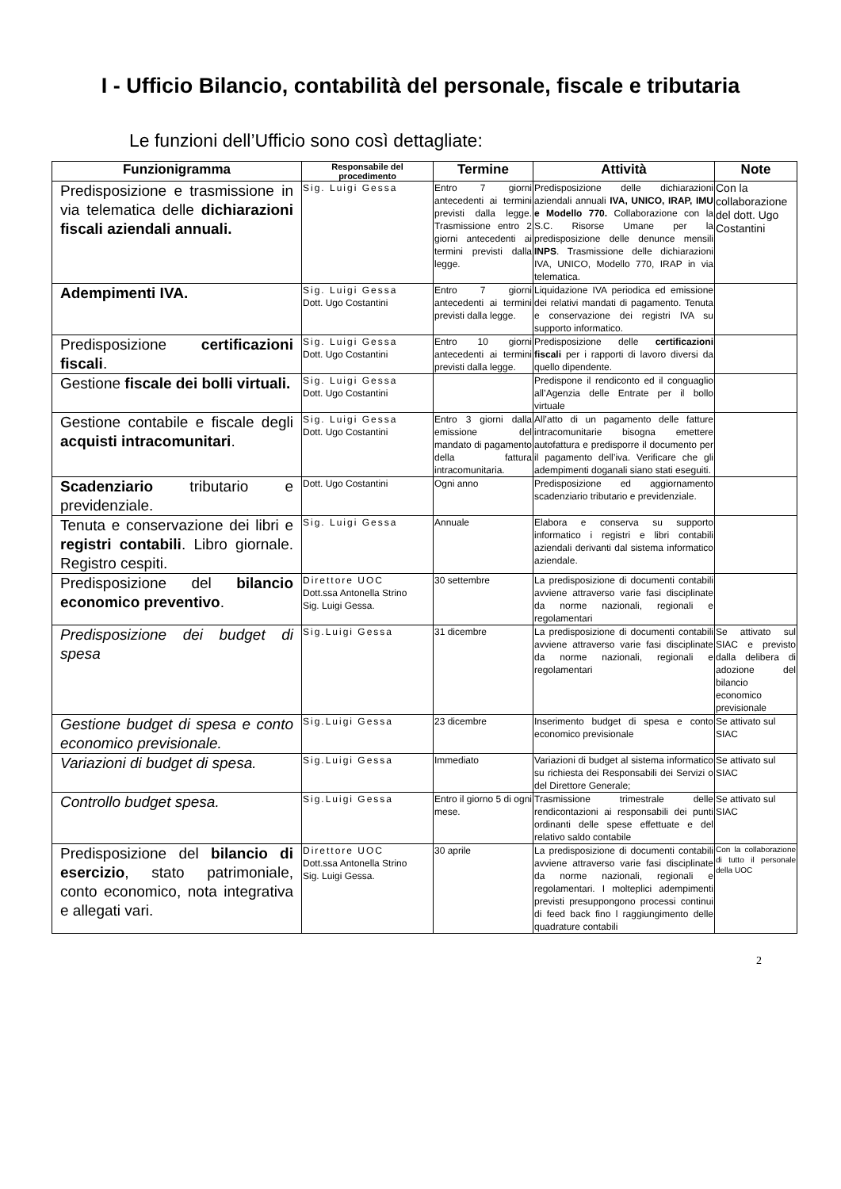I - Ufficio Bilancio, contabilità del personale, fiscale e tributaria
Le funzioni dell’Ufficio sono così dettagliate:
| Funzionigramma | Responsabile del procedimento | Termine | Attività | Note |
| --- | --- | --- | --- | --- |
| Predisposizione e trasmissione in via telematica delle dichiarazioni fiscali aziendali annuali. | Sig. Luigi Gessa | Entro 7 giorni antecedenti ai termini previsti dalla legge. Trasmissione entro 2 giorni antecedenti ai termini previsti dalla legge. | Predisposizione delle dichiarazioni aziendali annuali IVA, UNICO, IRAP, IMU e Modello 770. Collaborazione con la S.C. Risorse Umane per la predisposizione delle denunce mensili INPS . Trasmissione delle dichiarazioni IVA, UNICO, Modello 770, IRAP in via telematica. | Con la collaborazione del dott. Ugo Costantini |
| Adempimenti IVA. | Sig. Luigi Gessa Dott. Ugo Costantini | Entro 7 giorni antecedenti ai termini previsti dalla legge. | Liquidazione IVA periodica ed emissione dei relativi mandati di pagamento. Tenuta e conservazione dei registri IVA su supporto informatico. | |
| Predisposizione certificazioni fiscali . | Sig. Luigi Gessa Dott. Ugo Costantini | Entro 10 giorni antecedenti ai termini previsti dalla legge. | Predisposizione delle certificazioni fiscali per i rapporti di lavoro diversi da quello dipendente. | |
| Gestione fiscale dei bolli virtuali. | Sig. Luigi Gessa Dott. Ugo Costantini | | Predispone il rendiconto ed il conguaglio all’Agenzia delle Entrate per il bollo virtuale | |
| Gestione contabile e fiscale degli acquisti intracomunitari . | Sig. Luigi Gessa Dott. Ugo Costantini | Entro 3 giorni dalla emissione del mandato di pagamento della fattura intracomunitaria. | All’atto di un pagamento delle fatture intracomunitarie bisogna emettere autofattura e predisporre il documento per il pagamento dell’iva. Verificare che gli adempimenti doganali siano stati eseguiti. | |
| Scadenziario tributario e previdenziale. | Dott. Ugo Costantini | Ogni anno | Predisposizione ed aggiornamento scadenziario tributario e previdenziale. | |
| Tenuta e conservazione dei libri e registri contabili . Libro giornale. Registro cespiti. | Sig. Luigi Gessa | Annuale | Elabora e conserva su supporto informatico i registri e libri contabili aziendali derivanti dal sistema informatico aziendale. | |
| Predisposizione del bilancio economico preventivo . | Direttore UOC Dott.ssa Antonella Strino Sig. Luigi Gessa. | 30 settembre | La predisposizione di documenti contabili avviene attraverso varie fasi disciplinate da norme nazionali, regionali e regolamentari | |
| Predisposizione dei budget di spesa | Sig.Luigi Gessa | 31 dicembre | La predisposizione di documenti contabili avviene attraverso varie fasi disciplinate da norme nazionali, regionali e regolamentari | Se attivato sul SIAC e previsto dalla delibera di adozione del bilancio economico previsionale |
| Gestione budget di spesa e conto economico previsionale. | Sig.Luigi Gessa | 23 dicembre | Inserimento budget di spesa e conto economico previsionale | Se attivato sul SIAC |
| Variazioni di budget di spesa. | Sig.Luigi Gessa | Immediato | Variazioni di budget al sistema informatico su richiesta dei Responsabili dei Servizi o del Direttore Generale; | Se attivato sul SIAC |
| Controllo budget spesa. | Sig.Luigi Gessa | Entro il giorno 5 di ogni mese. | Trasmissione trimestrale delle rendicontazioni ai responsabili dei punti ordinanti delle spese effettuate e del relativo saldo contabile | Se attivato sul SIAC |
| Predisposizione del bilancio di esercizio , stato patrimoniale, conto economico, nota integrativa e allegati vari. | Direttore UOC Dott.ssa Antonella Strino Sig. Luigi Gessa. | 30 aprile | La predisposizione di documenti contabili avviene attraverso varie fasi disciplinate da norme nazionali, regionali e regolamentari. I molteplici adempimenti previsti presuppongono processi continui di feed back fino l raggiungimento delle quadrature contabili | Con la collaborazione di tutto il personale della UOC |
2